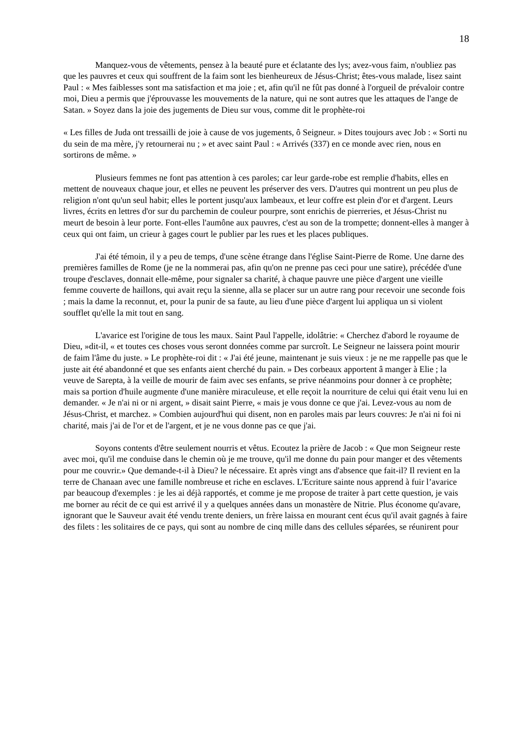18
Manquez-vous de vêtements, pensez à la beauté pure et éclatante des lys; avez-vous faim, n'oubliez pas que les pauvres et ceux qui souffrent de la faim sont les bienheureux de Jésus-Christ; êtes-vous malade, lisez saint Paul : « Mes faiblesses sont ma satisfaction et ma joie ; et, afin qu'il ne fût pas donné à l'orgueil de prévaloir contre moi, Dieu a permis que j'éprouvasse les mouvements de la nature, qui ne sont autres que les attaques de l'ange de Satan. » Soyez dans la joie des jugements de Dieu sur vous, comme dit le prophète-roi
« Les filles de Juda ont tressailli de joie à cause de vos jugements, ô Seigneur. » Dites toujours avec Job : « Sorti nu du sein de ma mère, j'y retournerai nu ; » et avec saint Paul : « Arrivés (337) en ce monde avec rien, nous en sortirons de même. »
Plusieurs femmes ne font pas attention à ces paroles; car leur garde-robe est remplie d'habits, elles en mettent de nouveaux chaque jour, et elles ne peuvent les préserver des vers. D'autres qui montrent un peu plus de religion n'ont qu'un seul habit; elles le portent jusqu'aux lambeaux, et leur coffre est plein d'or et d'argent. Leurs livres, écrits en lettres d'or sur du parchemin de couleur pourpre, sont enrichis de pierreries, et Jésus-Christ nu meurt de besoin à leur porte. Font-elles l'aumône aux pauvres, c'est au son de la trompette; donnent-elles à manger à ceux qui ont faim, un crieur à gages court le publier par les rues et les places publiques.
J'ai été témoin, il y a peu de temps, d'une scène étrange dans l'église Saint-Pierre de Rome. Une darne des premières familles de Rome (je ne la nommerai pas, afin qu'on ne prenne pas ceci pour une satire), précédée d'une troupe d'esclaves, donnait elle-même, pour signaler sa charité, à chaque pauvre une pièce d'argent une vieille femme couverte de haillons, qui avait reçu la sienne, alla se placer sur un autre rang pour recevoir une seconde fois ; mais la dame la reconnut, et, pour la punir de sa faute, au lieu d'une pièce d'argent lui appliqua un si violent soufflet qu'elle la mit tout en sang.
L'avarice est l'origine de tous les maux. Saint Paul l'appelle, idolâtrie: « Cherchez d'abord le royaume de Dieu, »dit-il, « et toutes ces choses vous seront données comme par surcroît. Le Seigneur ne laissera point mourir de faim l'âme du juste. » Le prophète-roi dit : « J'ai été jeune, maintenant je suis vieux : je ne me rappelle pas que le juste ait été abandonné et que ses enfants aient cherché du pain. » Des corbeaux apportent â manger à Elie ; la veuve de Sarepta, à la veille de mourir de faim avec ses enfants, se prive néanmoins pour donner à ce prophète; mais sa portion d'huile augmente d'une manière miraculeuse, et elle reçoit la nourriture de celui qui était venu lui en demander. « Je n'ai ni or ni argent, » disait saint Pierre, « mais je vous donne ce que j'ai. Levez-vous au nom de Jésus-Christ, et marchez. » Combien aujourd'hui qui disent, non en paroles mais par leurs couvres: Je n'ai ni foi ni charité, mais j'ai de l'or et de l'argent, et je ne vous donne pas ce que j'ai.
Soyons contents d'être seulement nourris et vêtus. Ecoutez la prière de Jacob : « Que mon Seigneur reste avec moi, qu'il me conduise dans le chemin où je me trouve, qu'il me donne du pain pour manger et des vêtements pour me couvrir.» Que demande-t-il à Dieu? le nécessaire. Et après vingt ans d'absence que fait-il? Il revient en la terre de Chanaan avec une famille nombreuse et riche en esclaves. L'Ecriture sainte nous apprend à fuir l’avarice par beaucoup d'exemples : je les ai déjà rapportés, et comme je me propose de traiter à part cette question, je vais me borner au récit de ce qui est arrivé il y a quelques années dans un monastère de Nitrie. Plus économe qu'avare, ignorant que le Sauveur avait été vendu trente deniers, un frère laissa en mourant cent écus qu'il avait gagnés à faire des filets : les solitaires de ce pays, qui sont au nombre de cinq mille dans des cellules séparées, se réunirent pour